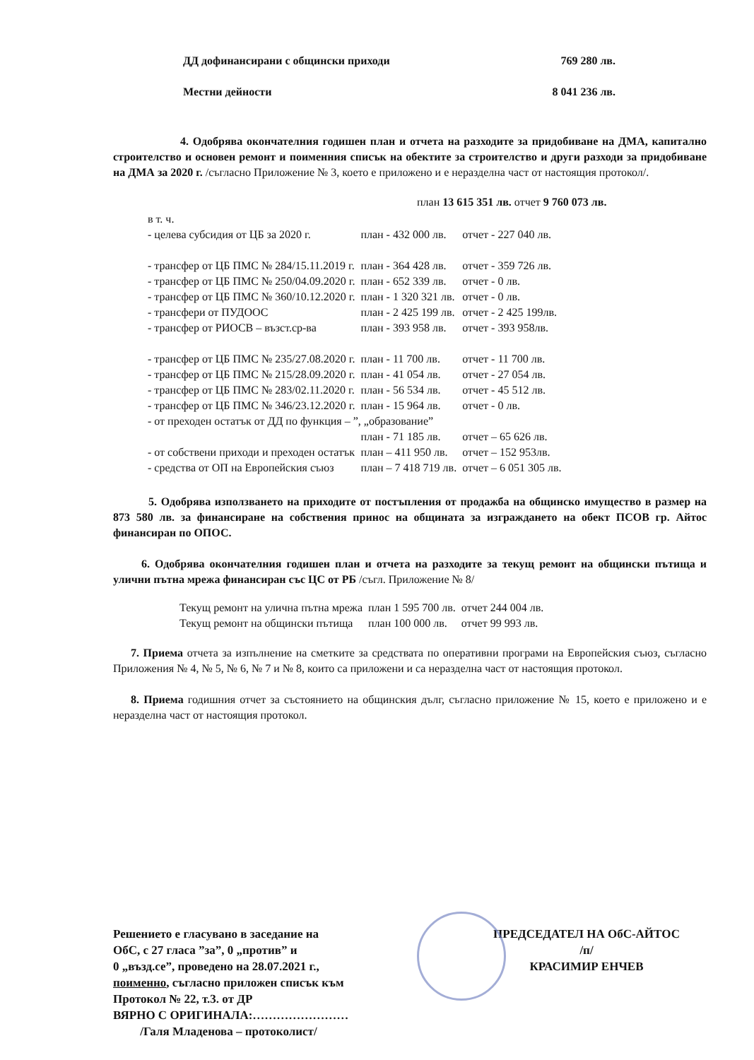| ДД дофинансирани с общински приходи | 769 280 лв. |
| Местни дейности | 8 041 236 лв. |
4. Одобрява окончателния годишен план и отчета на разходите за придобиване на ДМА, капитално строителство и основен ремонт и поименния списък на обектите за строителство и други разходи за придобиване на ДМА за 2020 г. /съгласно Приложение № 3, което е приложено и е неразделна част от настоящия протокол/.
план 13 615 351 лв. отчет 9 760 073 лв.
| в т. ч. | | |
| - целева субсидия от ЦБ за 2020 г. | план - 432 000 лв. | отчет - 227 040 лв. |
| - трансфер от ЦБ ПМС № 284/15.11.2019 г. | план - 364 428 лв. | отчет - 359 726 лв. |
| - трансфер от ЦБ ПМС № 250/04.09.2020 г. | план - 652 339 лв. | отчет - 0 лв. |
| - трансфер от ЦБ ПМС № 360/10.12.2020 г. | план - 1 320 321 лв. | отчет - 0 лв. |
| - трансфери от ПУДООС | план - 2 425 199 лв. | отчет - 2 425 199лв. |
| - трансфер от РИОСВ – възст.ср-ва | план - 393 958 лв. | отчет - 393 958лв. |
| - трансфер от ЦБ ПМС № 235/27.08.2020 г. | план - 11 700 лв. | отчет - 11 700 лв. |
| - трансфер от ЦБ ПМС № 215/28.09.2020 г. | план - 41 054 лв. | отчет - 27 054 лв. |
| - трансфер от ЦБ ПМС № 283/02.11.2020 г. | план - 56 534 лв. | отчет - 45 512 лв. |
| - трансфер от ЦБ ПМС № 346/23.12.2020 г. | план - 15 964 лв. | отчет - 0 лв. |
| - от преходен остатък от ДД по функция – ”, „образование” | | |
| | план - 71 185 лв. | отчет – 65 626 лв. |
| - от собствени приходи и преходен остатък | план – 411 950 лв. | отчет – 152 953лв. |
| - средства от ОП на Европейския съюз | план – 7 418 719 лв. | отчет – 6 051 305 лв. |
5. Одобрява използването на приходите от постъпления от продажба на общинско имущество в размер на 873 580 лв. за финансиране на собствения принос на общината за изграждането на обект ПСОВ гр. Айтос финансиран по ОПОС.
6. Одобрява окончателния годишен план и отчета на разходите за текущ ремонт на общински пътища и улични пътна мрежа финансиран със ЦС от РБ /съгл. Приложение № 8/
| Текущ ремонт на улична пътна мрежа | план 1 595 700 лв. | отчет 244 004 лв. |
| Текущ ремонт на общински пътища | план 100 000 лв. | отчет 99 993 лв. |
7. Приема отчета за изпълнение на сметките за средствата по оперативни програми на Европейския съюз, съгласно Приложения № 4, № 5, № 6, № 7 и № 8, които са приложени и са неразделна част от настоящия протокол.
8. Приема годишния отчет за състоянието на общинския дълг, съгласно приложение № 15, което е приложено и е неразделна част от настоящия протокол.
Решението е гласувано в заседание на
ОбС, с 27 гласа ”за”, 0 „против” и
0 „възд.се”, проведено на 28.07.2021 г.,
поименно, съгласно приложен списък към
Протокол № 22, т.3. от ДР
ВЯРНО С ОРИГИНАЛА:……………………
/Галя Младенова – протоколист/
ПРЕДСЕДАТЕЛ НА ОбС-АЙТОС
/п/
КРАСИМИР ЕНЧЕВ